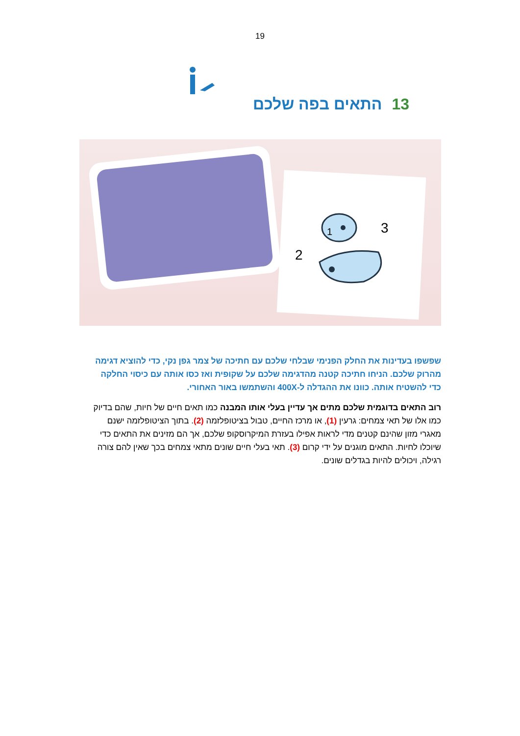19
13התאים בפה שלכם
3
2
1
שפשפו בעדינות את החלק הפנימי שבלחי שלכם עם חתיכה של צמר גפן נקי, כדי להוציא דגימה מהרוק שלכם. הניחו חתיכה קטנה מהדגימה שלכם על שקופית ואז כסו אותה עם כיסוי החלקה כדי להשטיח אותה. כוונו את ההגדלה ל-400X והשתמשו באור האחורי.
רוב התאים בדוגמית שלכם מתים אך עדיין בעלי אותו המבנה כמו תאים חיים של חיות, שהם בדיוק כמו אלו של תאי צמחים: גרעין (1), או מרכז החיים, טבול בציטופלזמה (2). בתוך הציטופלזמה ישנם מאגרי מזון שהינם קטנים מדי לראות אפילו בעזרת המיקרוסקופ שלכם, אך הם מזינים את התאים כדי שיוכלו לחיות. התאים מוגנים על ידי קרום (3). תאי בעלי חיים שונים מתאי צמחים בכך שאין להם צורה רגילה, ויכולים להיות בגדלים שונים.